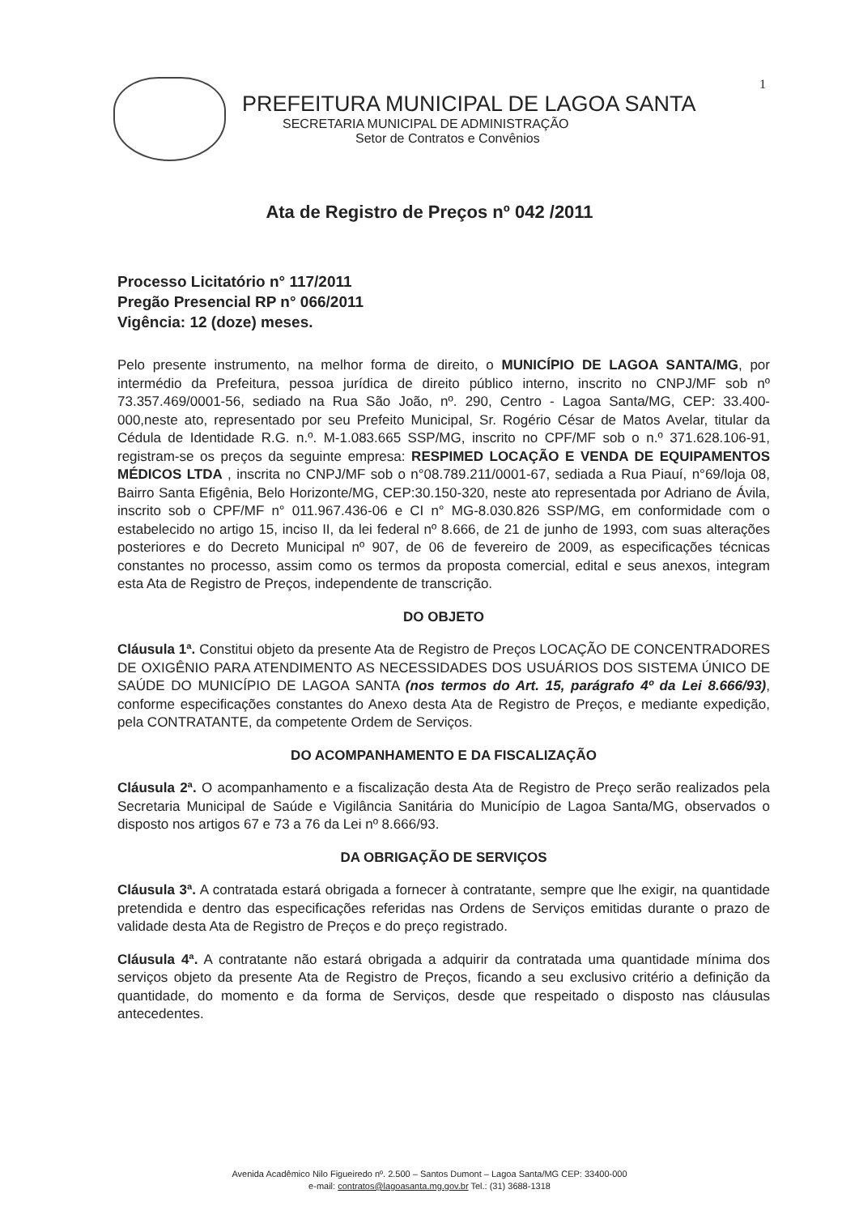1
PREFEITURA MUNICIPAL DE LAGOA SANTA
SECRETARIA MUNICIPAL DE ADMINISTRAÇÃO
Setor de Contratos e Convênios
Ata de Registro de Preços nº 042 /2011
Processo Licitatório n° 117/2011
Pregão Presencial RP n° 066/2011
Vigência: 12 (doze) meses.
Pelo presente instrumento, na melhor forma de direito, o MUNICÍPIO DE LAGOA SANTA/MG, por intermédio da Prefeitura, pessoa jurídica de direito público interno, inscrito no CNPJ/MF sob nº 73.357.469/0001-56, sediado na Rua São João, nº. 290, Centro - Lagoa Santa/MG, CEP: 33.400-000,neste ato, representado por seu Prefeito Municipal, Sr. Rogério César de Matos Avelar, titular da Cédula de Identidade R.G. n.º. M-1.083.665 SSP/MG, inscrito no CPF/MF sob o n.º 371.628.106-91, registram-se os preços da seguinte empresa: RESPIMED LOCAÇÃO E VENDA DE EQUIPAMENTOS MÉDICOS LTDA , inscrita no CNPJ/MF sob o n°08.789.211/0001-67, sediada a Rua Piauí, n°69/loja 08, Bairro Santa Efigênia, Belo Horizonte/MG, CEP:30.150-320, neste ato representada por Adriano de Ávila, inscrito sob o CPF/MF n° 011.967.436-06 e CI n° MG-8.030.826 SSP/MG, em conformidade com o estabelecido no artigo 15, inciso II, da lei federal nº 8.666, de 21 de junho de 1993, com suas alterações posteriores e do Decreto Municipal nº 907, de 06 de fevereiro de 2009, as especificações técnicas constantes no processo, assim como os termos da proposta comercial, edital e seus anexos, integram esta Ata de Registro de Preços, independente de transcrição.
DO OBJETO
Cláusula 1ª. Constitui objeto da presente Ata de Registro de Preços LOCAÇÃO DE CONCENTRADORES DE OXIGÊNIO PARA ATENDIMENTO AS NECESSIDADES DOS USUÁRIOS DOS SISTEMA ÚNICO DE SAÚDE DO MUNICÍPIO DE LAGOA SANTA (nos termos do Art. 15, parágrafo 4º da Lei 8.666/93), conforme especificações constantes do Anexo desta Ata de Registro de Preços, e mediante expedição, pela CONTRATANTE, da competente Ordem de Serviços.
DO ACOMPANHAMENTO E DA FISCALIZAÇÃO
Cláusula 2ª. O acompanhamento e a fiscalização desta Ata de Registro de Preço serão realizados pela Secretaria Municipal de Saúde e Vigilância Sanitária do Município de Lagoa Santa/MG, observados o disposto nos artigos 67 e 73 a 76 da Lei nº 8.666/93.
DA OBRIGAÇÃO DE SERVIÇOS
Cláusula 3ª. A contratada estará obrigada a fornecer à contratante, sempre que lhe exigir, na quantidade pretendida e dentro das especificações referidas nas Ordens de Serviços emitidas durante o prazo de validade desta Ata de Registro de Preços e do preço registrado.
Cláusula 4ª. A contratante não estará obrigada a adquirir da contratada uma quantidade mínima dos serviços objeto da presente Ata de Registro de Preços, ficando a seu exclusivo critério a definição da quantidade, do momento e da forma de Serviços, desde que respeitado o disposto nas cláusulas antecedentes.
Avenida Acadêmico Nilo Figueiredo nº. 2.500 – Santos Dumont – Lagoa Santa/MG CEP: 33400-000
e-mail: contratos@lagoasanta.mg.gov.br Tel.: (31) 3688-1318